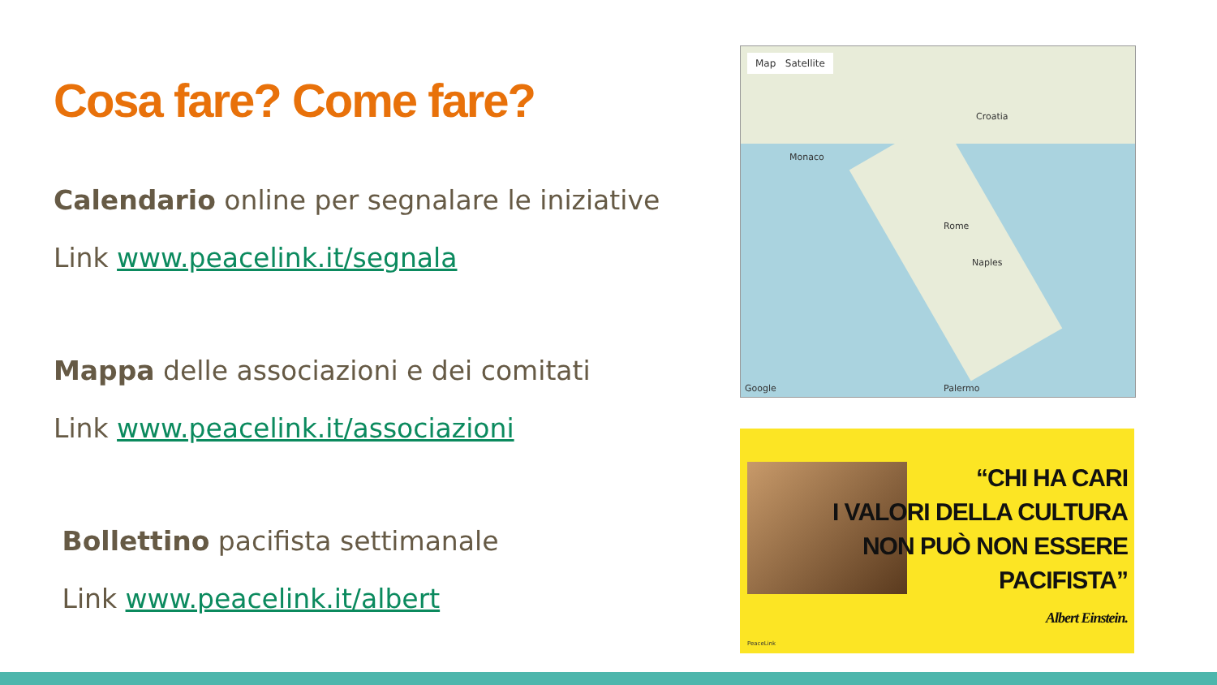Cosa fare? Come fare?
Calendario online per segnalare le iniziative
Link www.peacelink.it/segnala
Mappa delle associazioni e dei comitati
Link www.peacelink.it/associazioni
Bollettino pacifista settimanale
Link www.peacelink.it/albert
Map Satellite
Croatia
Monaco
Rome
Naples
Palermo
Google
“CHI HA CARI
I VALORI DELLA CULTURA
NON PUÒ NON ESSERE
PACIFISTA”
Albert Einstein.
PeaceLink